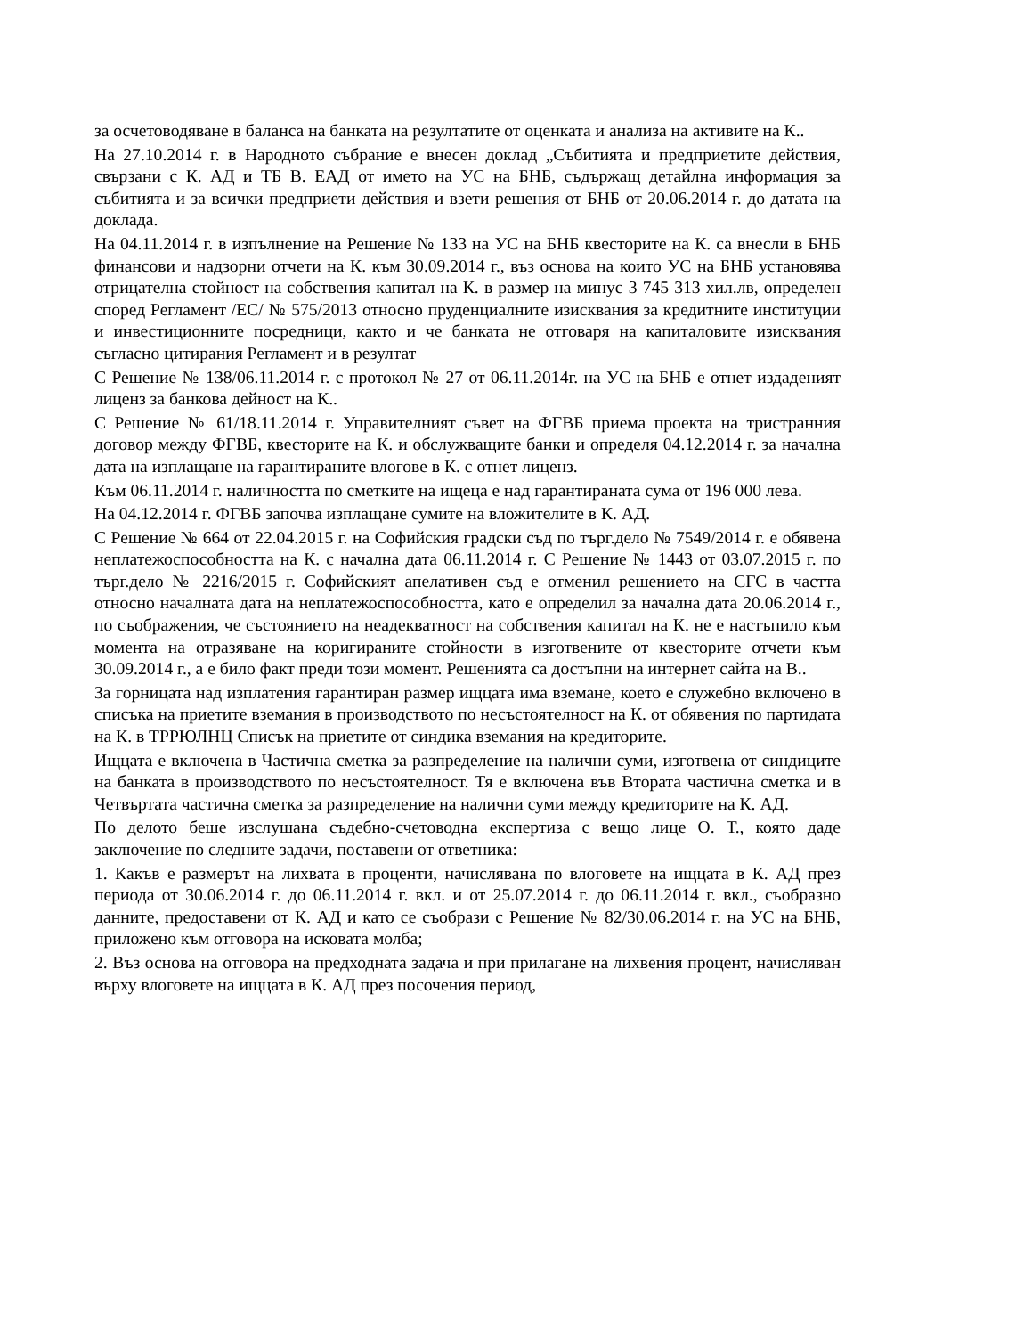за осчетоводяване в баланса на банката на резултатите от оценката и анализа на активите на К..
На 27.10.2014 г. в Народното събрание е внесен доклад „Събитията и предприетите действия, свързани с К. АД и ТБ В. ЕАД от името на УС на БНБ, съдържащ детайлна информация за събитията и за всички предприети действия и взети решения от БНБ от 20.06.2014 г. до датата на доклада.
На 04.11.2014 г. в изпълнение на Решение № 133 на УС на БНБ квесторите на К. са внесли в БНБ финансови и надзорни отчети на К. към 30.09.2014 г., въз основа на които УС на БНБ установява отрицателна стойност на собствения капитал на К. в размер на минус 3 745 313 хил.лв, определен според Регламент /ЕС/ № 575/2013 относно пруденциалните изисквания за кредитните институции и инвестиционните посредници, както и че банката не отговаря на капиталовите изисквания съгласно цитирания Регламент и в резултат
С Решение № 138/06.11.2014 г. с протокол № 27 от 06.11.2014г. на УС на БНБ е отнет издаденият лиценз за банкова дейност на К..
С Решение № 61/18.11.2014 г. Управителният съвет на ФГВБ приема проекта на тристранния договор между ФГВБ, квесторите на К. и обслужващите банки и определя 04.12.2014 г. за начална дата на изплащане на гарантираните влогове в К. с отнет лиценз.
Към 06.11.2014 г. наличността по сметките на ищеца е над гарантираната сума от 196 000 лева.
На 04.12.2014 г. ФГВБ започва изплащане сумите на вложителите в К. АД.
С Решение № 664 от 22.04.2015 г. на Софийския градски съд по търг.дело № 7549/2014 г. е обявена неплатежоспособността на К. с начална дата 06.11.2014 г. С Решение № 1443 от 03.07.2015 г. по търг.дело № 2216/2015 г. Софийският апелативен съд е отменил решението на СГС в частта относно началната дата на неплатежоспособността, като е определил за начална дата 20.06.2014 г., по съображения, че състоянието на неадекватност на собствения капитал на К. не е настъпило към момента на отразяване на коригираните стойности в изготвените от квесторите отчети към 30.09.2014 г., а е било факт преди този момент. Решенията са достъпни на интернет сайта на В..
За горницата над изплатения гарантиран размер ищцата има вземане, което е служебно включено в списъка на приетите вземания в производството по несъстоятелност на К. от обявения по партидата на К. в ТРРЮЛНЦ Списък на приетите от синдика вземания на кредиторите.
Ищцата е включена в Частична сметка за разпределение на налични суми, изготвена от синдиците на банката в производството по несъстоятелност. Тя е включена във Втората частична сметка и в Четвъртата частична сметка за разпределение на налични суми между кредиторите на К. АД.
По делото беше изслушана съдебно-счетоводна експертиза с вещо лице О. Т., която даде заключение по следните задачи, поставени от ответника:
1. Какъв е размерът на лихвата в проценти, начислявана по влоговете на ищцата в К. АД през периода от 30.06.2014 г. до 06.11.2014 г. вкл. и от 25.07.2014 г. до 06.11.2014 г. вкл., съобразно данните, предоставени от К. АД и като се съобрази с Решение № 82/30.06.2014 г. на УС на БНБ, приложено към отговора на исковата молба;
2. Въз основа на отговора на предходната задача и при прилагане на лихвения процент, начисляван върху влоговете на ищцата в К. АД през посочения период,